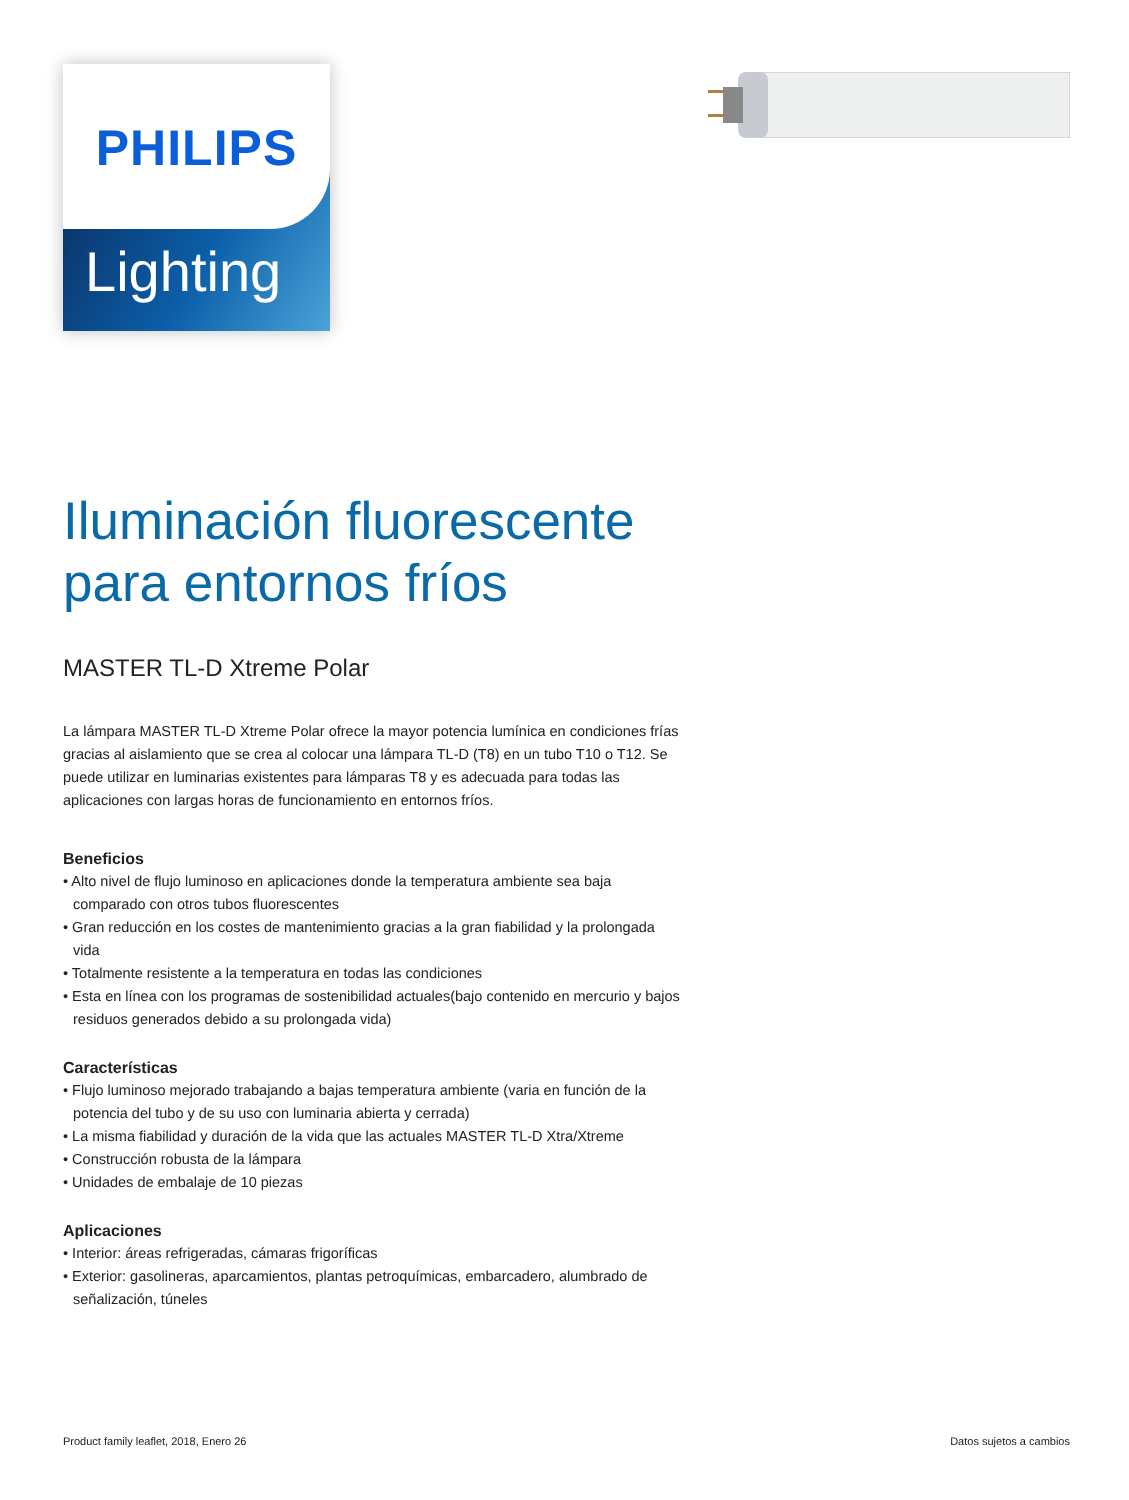PHILIPS
Lighting
Iluminación fluorescente para entornos fríos
MASTER TL-D Xtreme Polar
La lámpara MASTER TL-D Xtreme Polar ofrece la mayor potencia lumínica en condiciones frías gracias al aislamiento que se crea al colocar una lámpara TL-D (T8) en un tubo T10 o T12. Se puede utilizar en luminarias existentes para lámparas T8 y es adecuada para todas las aplicaciones con largas horas de funcionamiento en entornos fríos.
Beneficios
• Alto nivel de flujo luminoso en aplicaciones donde la temperatura ambiente sea baja comparado con otros tubos fluorescentes
• Gran reducción en los costes de mantenimiento gracias a la gran fiabilidad y la prolongada vida
• Totalmente resistente a la temperatura en todas las condiciones
• Esta en línea con los programas de sostenibilidad actuales(bajo contenido en mercurio y bajos residuos generados debido a su prolongada vida)
Características
• Flujo luminoso mejorado trabajando a bajas temperatura ambiente (varia en función de la potencia del tubo y de su uso con luminaria abierta y cerrada)
• La misma fiabilidad y duración de la vida que las actuales MASTER TL-D Xtra/Xtreme
• Construcción robusta de la lámpara
• Unidades de embalaje de 10 piezas
Aplicaciones
• Interior: áreas refrigeradas, cámaras frigoríficas
• Exterior: gasolineras, aparcamientos, plantas petroquímicas, embarcadero, alumbrado de señalización, túneles
Product family leaflet, 2018, Enero 26 Datos sujetos a cambios